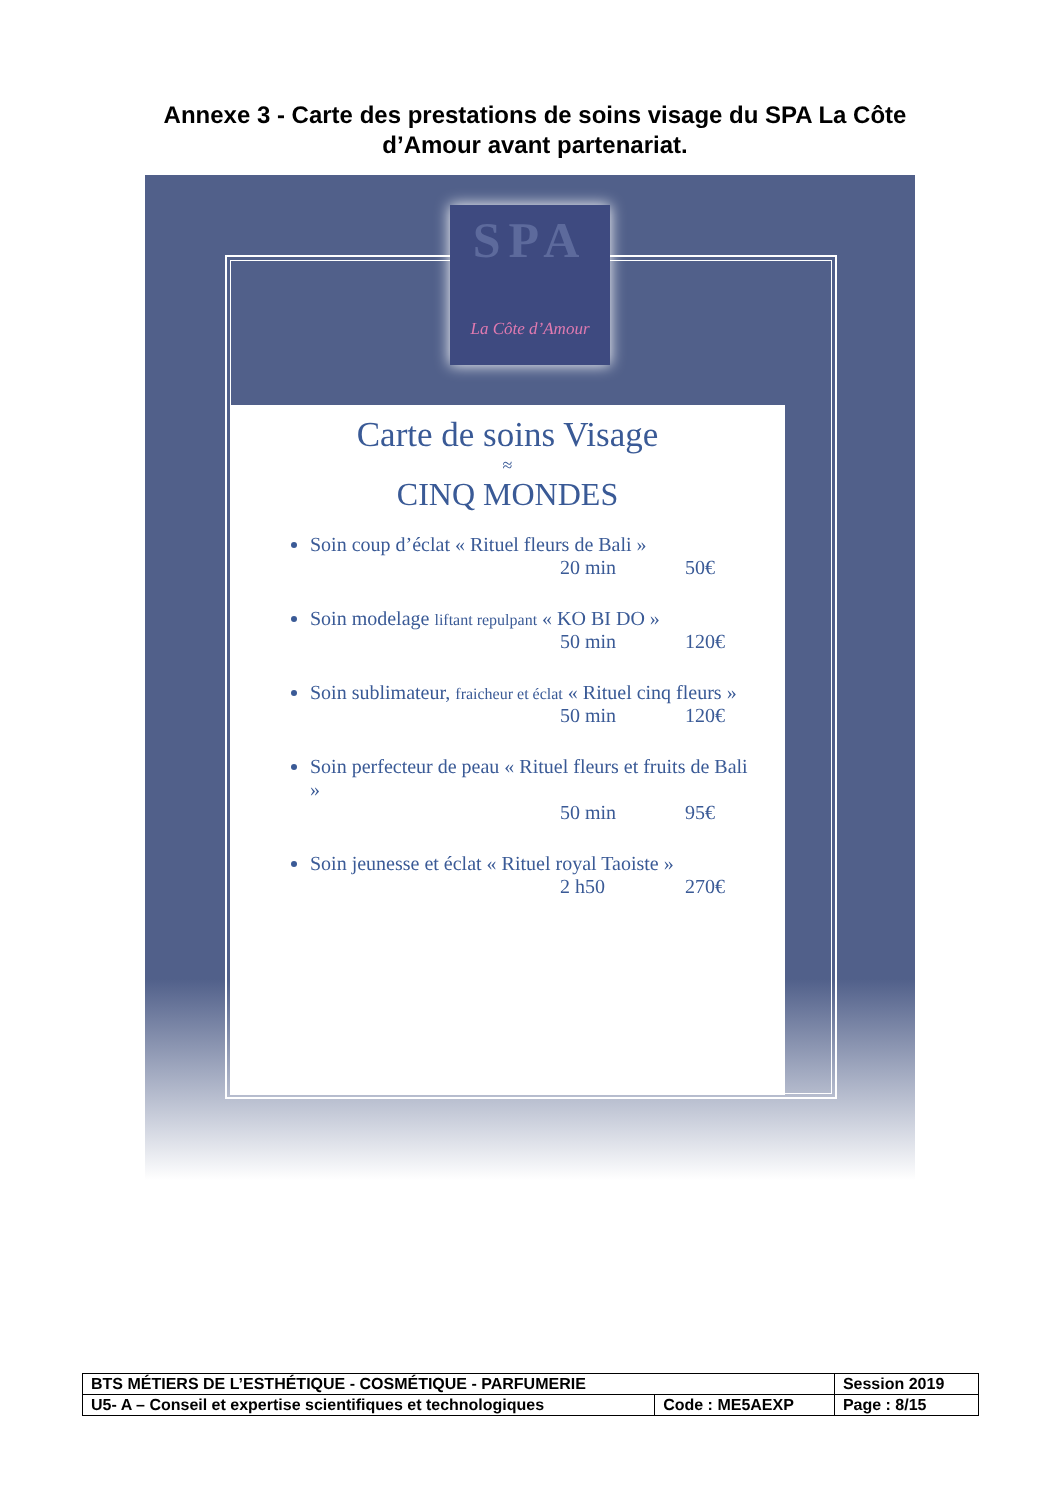Annexe 3 - Carte des prestations de soins visage du SPA La Côte d’Amour avant partenariat.
SPA
La Côte d’Amour
Carte de soins Visage
≈
CINQ MONDES
Soin coup d’éclat « Rituel fleurs de Bali »
20 min 50€
Soin modelage liftant repulpant « KO BI DO »
50 min 120€
Soin sublimateur, fraicheur et éclat « Rituel cinq fleurs »
50 min 120€
Soin perfecteur de peau « Rituel fleurs et fruits de Bali »
50 min 95€
Soin jeunesse et éclat « Rituel royal Taoiste »
2 h50 270€
| BTS MÉTIERS DE L’ESTHÉTIQUE - COSMÉTIQUE - PARFUMERIE | | Session 2019 |
| U5- A – Conseil et expertise scientifiques et technologiques | Code : ME5AEXP | Page : 8/15 |